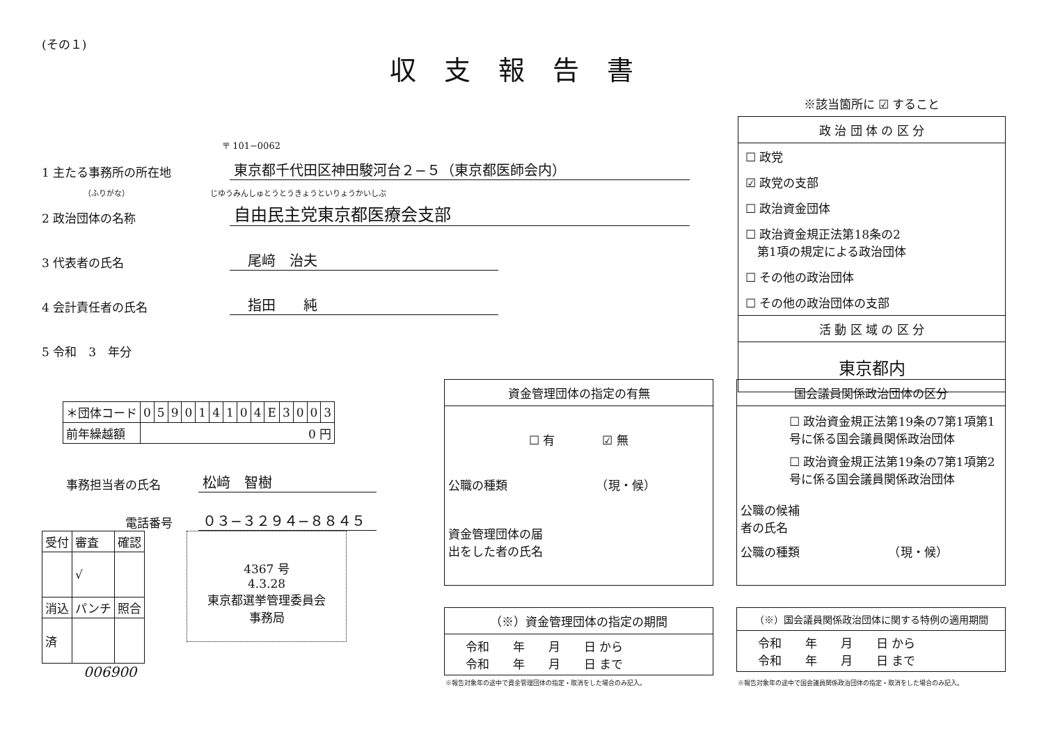(その１)
収支報告書
※該当箇所に ☑ すること
政 治 団 体 の 区 分
☐ 政党
☑ 政党の支部
☐ 政治資金団体
☐ 政治資金規正法第18条の2
　第1項の規定による政治団体
☐ その他の政治団体
☐ その他の政治団体の支部
活 動 区 域 の 区 分
東京都内
〒 101−0062
1 主たる事務所の所在地 東京都千代田区神田駿河台２−５（東京都医師会内）
（ふりがな）　　　　　　　　　　　じゆうみんしゅとうとうきょうといりょうかいしぶ
2 政治団体の名称 自由民主党東京都医療会支部
3 代表者の氏名　尾﨑　治夫
4 会計責任者の氏名　指田　　純
5 令和　3　年分
| ＊団体コード | 0 | 5 | 9 | 0 | 1 | 4 | 1 | 0 | 4 | E | 3 | 0 | 0 | 3 |
| 前年繰越額 | 0 円 | | | | | | | | | | | | | |
事務担当者の氏名 松﨑　智樹
電話番号 ０３−３２９４−８８４５
| 受付 | 審査 | 確認 |
| | √ | |
| 消込 | パンチ | 照合 |
| 済 | | |
4367 号
4.3.28
東京都選挙管理委員会
事務局
006900
資金管理団体の指定の有無
☐ 有　　　　☑ 無
公職の種類　　　　　　　　（現・候）
資金管理団体の届
出をした者の氏名
国会議員関係政治団体の区分
☐ 政治資金規正法第19条の7第1項第1号に係る国会議員関係政治団体
☐ 政治資金規正法第19条の7第1項第2号に係る国会議員関係政治団体
公職の候補
者の氏名
公職の種類　　　　　　　　（現・候）
（※）資金管理団体の指定の期間
令和　　年　　月　　日 から
令和　　年　　月　　日 まで
※報告対象年の途中で資金管理団体の指定・取消をした場合のみ記入。
（※）国会議員関係政治団体に関する特例の適用期間
令和　　年　　月　　日 から
令和　　年　　月　　日 まで
※報告対象年の途中で国会議員関係政治団体の指定・取消をした場合のみ記入。